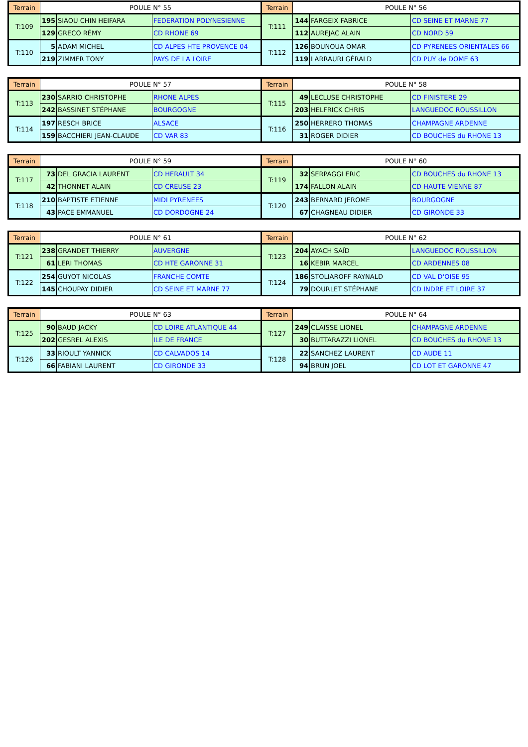| Terrain | POULE N° 55 | | | Terrain | POULE N° 56 | | |
| --- | --- | --- | --- | --- | --- | --- | --- |
| T:109 | 195 | SIAOU CHIN HEIFARA | FEDERATION POLYNESIENNE | T:111 | 144 | FARGEIX FABRICE | CD SEINE ET MARNE 77 |
| | 129 | GRECO RÉMY | CD RHONE 69 | | 112 | AUREJAC ALAIN | CD NORD 59 |
| T:110 | 5 | ADAM MICHEL | CD ALPES HTE PROVENCE 04 | T:112 | 126 | BOUNOUA OMAR | CD PYRENEES ORIENTALES 66 |
| | 219 | ZIMMER TONY | PAYS DE LA LOIRE | | 119 | LARRAURI GÉRALD | CD PUY de DOME 63 |
| Terrain | POULE N° 57 | | | Terrain | POULE N° 58 | | |
| --- | --- | --- | --- | --- | --- | --- | --- |
| T:113 | 230 | SARRIO CHRISTOPHE | RHONE ALPES | T:115 | 49 | LECLUSE CHRISTOPHE | CD FINISTERE 29 |
| | 242 | BASSINET STÉPHANE | BOURGOGNE | | 203 | HELFRICK CHRIS | LANGUEDOC ROUSSILLON |
| T:114 | 197 | RESCH BRICE | ALSACE | T:116 | 250 | HERRERO THOMAS | CHAMPAGNE ARDENNE |
| | 159 | BACCHIERI JEAN-CLAUDE | CD VAR 83 | | 31 | ROGER DIDIER | CD BOUCHES du RHONE 13 |
| Terrain | POULE N° 59 | | | Terrain | POULE N° 60 | | |
| --- | --- | --- | --- | --- | --- | --- | --- |
| T:117 | 73 | DEL GRACIA LAURENT | CD HERAULT 34 | T:119 | 32 | SERPAGGI ERIC | CD BOUCHES du RHONE 13 |
| | 42 | THONNET ALAIN | CD CREUSE 23 | | 174 | FALLON ALAIN | CD HAUTE VIENNE 87 |
| T:118 | 210 | BAPTISTE ETIENNE | MIDI PYRENEES | T:120 | 243 | BERNARD JEROME | BOURGOGNE |
| | 43 | PACE EMMANUEL | CD DORDOGNE 24 | | 67 | CHAGNEAU DIDIER | CD GIRONDE 33 |
| Terrain | POULE N° 61 | | | Terrain | POULE N° 62 | | |
| --- | --- | --- | --- | --- | --- | --- | --- |
| T:121 | 238 | GRANDET THIERRY | AUVERGNE | T:123 | 204 | AYACH SAÏD | LANGUEDOC ROUSSILLON |
| | 61 | LERI THOMAS | CD HTE GARONNE 31 | | 16 | KEBIR MARCEL | CD ARDENNES 08 |
| T:122 | 254 | GUYOT NICOLAS | FRANCHE COMTE | T:124 | 186 | STOLIAROFF RAYNALD | CD VAL D'OISE 95 |
| | 145 | CHOUPAY DIDIER | CD SEINE ET MARNE 77 | | 79 | DOURLET STÉPHANE | CD INDRE ET LOIRE 37 |
| Terrain | POULE N° 63 | | | Terrain | POULE N° 64 | | |
| --- | --- | --- | --- | --- | --- | --- | --- |
| T:125 | 90 | BAUD JACKY | CD LOIRE ATLANTIQUE 44 | T:127 | 249 | CLAISSE LIONEL | CHAMPAGNE ARDENNE |
| | 202 | GESREL ALEXIS | ILE DE FRANCE | | 30 | BUTTARAZZI LIONEL | CD BOUCHES du RHONE 13 |
| T:126 | 33 | RIOULT YANNICK | CD CALVADOS 14 | T:128 | 22 | SANCHEZ LAURENT | CD AUDE 11 |
| | 66 | FABIANI LAURENT | CD GIRONDE 33 | | 94 | BRUN JOEL | CD LOT ET GARONNE 47 |